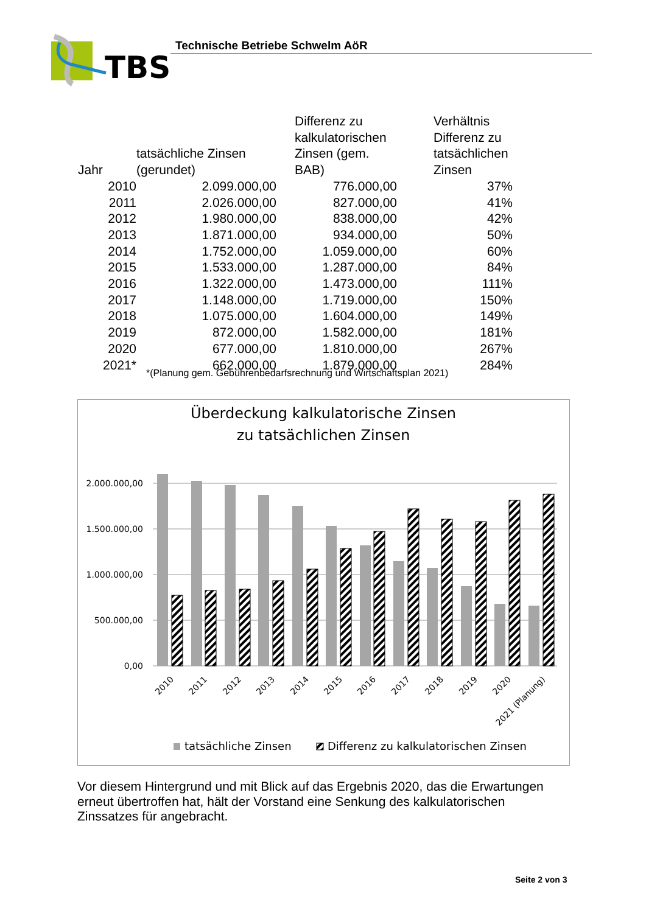TBS
Technische Betriebe Schwelm AöR
| Jahr | tatsächliche Zinsen (gerundet) | Differenz zu kalkulatorischen Zinsen (gem. BAB) | Verhältnis Differenz zu tatsächlichen Zinsen |
| --- | --- | --- | --- |
| 2010 | 2.099.000,00 | 776.000,00 | 37% |
| 2011 | 2.026.000,00 | 827.000,00 | 41% |
| 2012 | 1.980.000,00 | 838.000,00 | 42% |
| 2013 | 1.871.000,00 | 934.000,00 | 50% |
| 2014 | 1.752.000,00 | 1.059.000,00 | 60% |
| 2015 | 1.533.000,00 | 1.287.000,00 | 84% |
| 2016 | 1.322.000,00 | 1.473.000,00 | 111% |
| 2017 | 1.148.000,00 | 1.719.000,00 | 150% |
| 2018 | 1.075.000,00 | 1.604.000,00 | 149% |
| 2019 | 872.000,00 | 1.582.000,00 | 181% |
| 2020 | 677.000,00 | 1.810.000,00 | 267% |
| 2021* | 662.000,00 | 1.879.000,00 | 284% |
*(Planung gem. Gebührenbedarfsrechnung und Wirtschaftsplan 2021)
Überdeckung kalkulatorische Zinsen
zu tatsächlichen Zinsen
2.000.000,00
1.500.000,00
1.000.000,00
500.000,00
0,00
2010
2011
2012
2013
2014
2015
2016
2017
2018
2019
2020
2021 (Planung)
tatsächliche Zinsen
Differenz zu kalkulatorischen Zinsen
Vor diesem Hintergrund und mit Blick auf das Ergebnis 2020, das die Erwartungen erneut übertroffen hat, hält der Vorstand eine Senkung des kalkulatorischen Zinssatzes für angebracht.
Seite 2 von 3